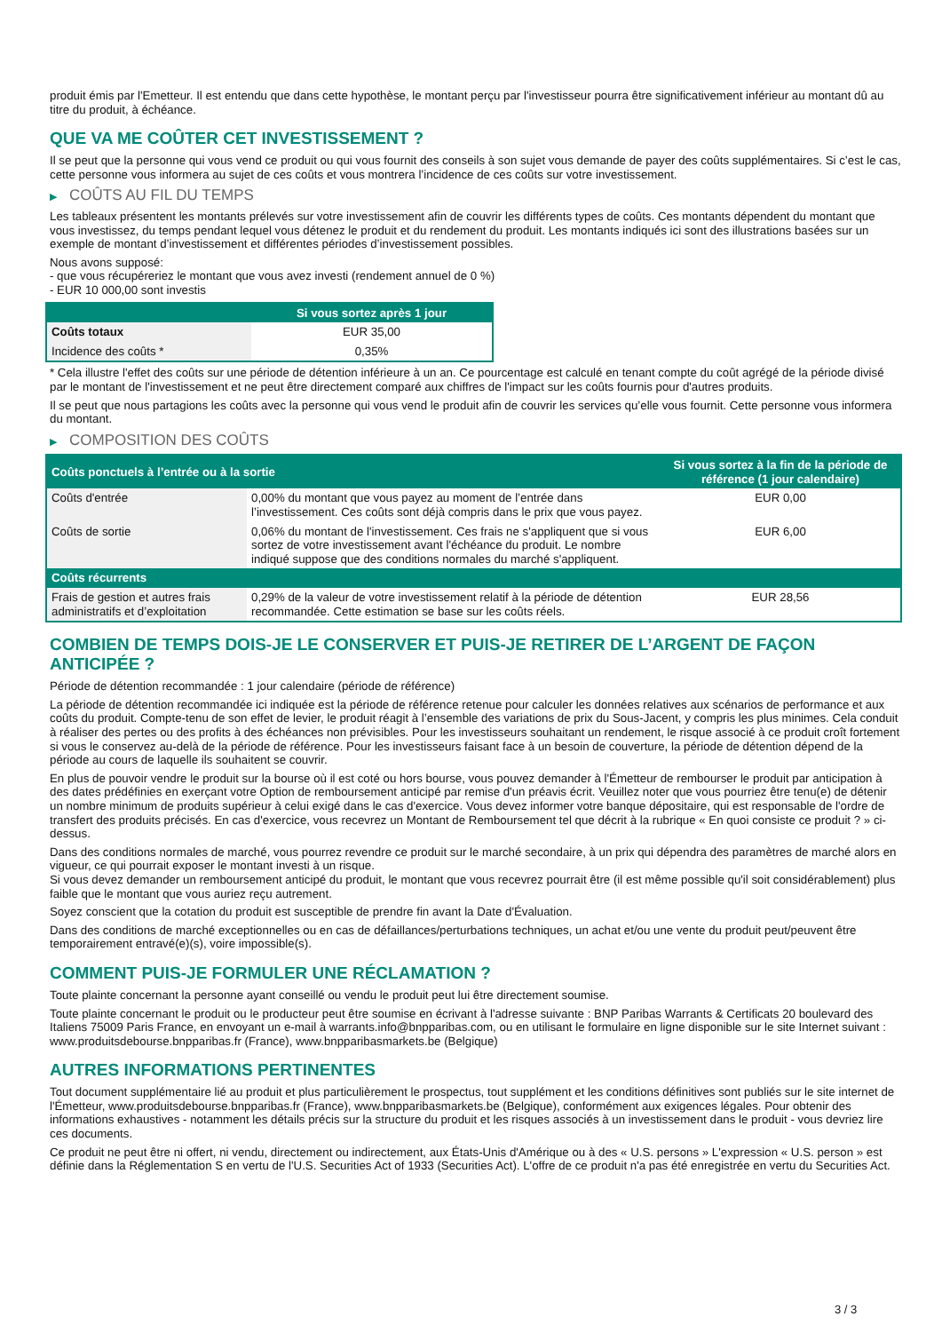produit émis par l'Emetteur. Il est entendu que dans cette hypothèse, le montant perçu par l'investisseur pourra être significativement inférieur au montant dû au titre du produit, à échéance.
QUE VA ME COÛTER CET INVESTISSEMENT ?
Il se peut que la personne qui vous vend ce produit ou qui vous fournit des conseils à son sujet vous demande de payer des coûts supplémentaires. Si c’est le cas, cette personne vous informera au sujet de ces coûts et vous montrera l’incidence de ces coûts sur votre investissement.
▶ COÛTS AU FIL DU TEMPS
Les tableaux présentent les montants prélevés sur votre investissement afin de couvrir les différents types de coûts. Ces montants dépendent du montant que vous investissez, du temps pendant lequel vous détenez le produit et du rendement du produit. Les montants indiqués ici sont des illustrations basées sur un exemple de montant d’investissement et différentes périodes d’investissement possibles.
Nous avons supposé:
- que vous récupéreriez le montant que vous avez investi (rendement annuel de 0 %)
- EUR 10 000,00 sont investis
| | Si vous sortez après 1 jour |
| --- | --- |
| Coûts totaux | EUR 35,00 |
| Incidence des coûts * | 0,35% |
* Cela illustre l'effet des coûts sur une période de détention inférieure à un an. Ce pourcentage est calculé en tenant compte du coût agrégé de la période divisé par le montant de l'investissement et ne peut être directement comparé aux chiffres de l'impact sur les coûts fournis pour d'autres produits.
Il se peut que nous partagions les coûts avec la personne qui vous vend le produit afin de couvrir les services qu’elle vous fournit. Cette personne vous informera du montant.
▶ COMPOSITION DES COÛTS
| Coûts ponctuels à l’entrée ou à la sortie | | Si vous sortez à la fin de la période de référence (1 jour calendaire) |
| --- | --- | --- |
| Coûts d'entrée | 0,00% du montant que vous payez au moment de l’entrée dans l’investissement. Ces coûts sont déjà compris dans le prix que vous payez. | EUR 0,00 |
| Coûts de sortie | 0,06% du montant de l'investissement. Ces frais ne s'appliquent que si vous sortez de votre investissement avant l'échéance du produit. Le nombre indiqué suppose que des conditions normales du marché s'appliquent. | EUR 6,00 |
| Coûts récurrents | | |
| Frais de gestion et autres frais administratifs et d’exploitation | 0,29% de la valeur de votre investissement relatif à la période de détention recommandée. Cette estimation se base sur les coûts réels. | EUR 28,56 |
COMBIEN DE TEMPS DOIS-JE LE CONSERVER ET PUIS-JE RETIRER DE L’ARGENT DE FAÇON ANTICIPÉE ?
Période de détention recommandée : 1 jour calendaire (période de référence)
La période de détention recommandée ici indiquée est la période de référence retenue pour calculer les données relatives aux scénarios de performance et aux coûts du produit. Compte-tenu de son effet de levier, le produit réagit à l’ensemble des variations de prix du Sous-Jacent, y compris les plus minimes. Cela conduit à réaliser des pertes ou des profits à des échéances non prévisibles. Pour les investisseurs souhaitant un rendement, le risque associé à ce produit croît fortement si vous le conservez au-delà de la période de référence. Pour les investisseurs faisant face à un besoin de couverture, la période de détention dépend de la période au cours de laquelle ils souhaitent se couvrir.
En plus de pouvoir vendre le produit sur la bourse où il est coté ou hors bourse, vous pouvez demander à l'Émetteur de rembourser le produit par anticipation à des dates prédéfinies en exerçant votre Option de remboursement anticipé par remise d'un préavis écrit. Veuillez noter que vous pourriez être tenu(e) de détenir un nombre minimum de produits supérieur à celui exigé dans le cas d'exercice. Vous devez informer votre banque dépositaire, qui est responsable de l'ordre de transfert des produits précisés. En cas d'exercice, vous recevrez un Montant de Remboursement tel que décrit à la rubrique « En quoi consiste ce produit ? » ci-dessus.
Dans des conditions normales de marché, vous pourrez revendre ce produit sur le marché secondaire, à un prix qui dépendra des paramètres de marché alors en vigueur, ce qui pourrait exposer le montant investi à un risque.
Si vous devez demander un remboursement anticipé du produit, le montant que vous recevrez pourrait être (il est même possible qu'il soit considérablement) plus faible que le montant que vous auriez reçu autrement.
Soyez conscient que la cotation du produit est susceptible de prendre fin avant la Date d'Évaluation.
Dans des conditions de marché exceptionnelles ou en cas de défaillances/perturbations techniques, un achat et/ou une vente du produit peut/peuvent être temporairement entravé(e)(s), voire impossible(s).
COMMENT PUIS-JE FORMULER UNE RÉCLAMATION ?
Toute plainte concernant la personne ayant conseillé ou vendu le produit peut lui être directement soumise.
Toute plainte concernant le produit ou le producteur peut être soumise en écrivant à l'adresse suivante : BNP Paribas Warrants & Certificats 20 boulevard des Italiens 75009 Paris France, en envoyant un e-mail à warrants.info@bnpparibas.com, ou en utilisant le formulaire en ligne disponible sur le site Internet suivant : www.produitsdebourse.bnpparibas.fr (France), www.bnpparibasmarkets.be (Belgique)
AUTRES INFORMATIONS PERTINENTES
Tout document supplémentaire lié au produit et plus particulièrement le prospectus, tout supplément et les conditions définitives sont publiés sur le site internet de l'Émetteur, www.produitsdebourse.bnpparibas.fr (France), www.bnpparibasmarkets.be (Belgique), conformément aux exigences légales. Pour obtenir des informations exhaustives - notamment les détails précis sur la structure du produit et les risques associés à un investissement dans le produit - vous devriez lire ces documents.
Ce produit ne peut être ni offert, ni vendu, directement ou indirectement, aux États-Unis d'Amérique ou à des « U.S. persons » L'expression « U.S. person » est définie dans la Réglementation S en vertu de l'U.S. Securities Act of 1933 (Securities Act). L'offre de ce produit n'a pas été enregistrée en vertu du Securities Act.
3 / 3